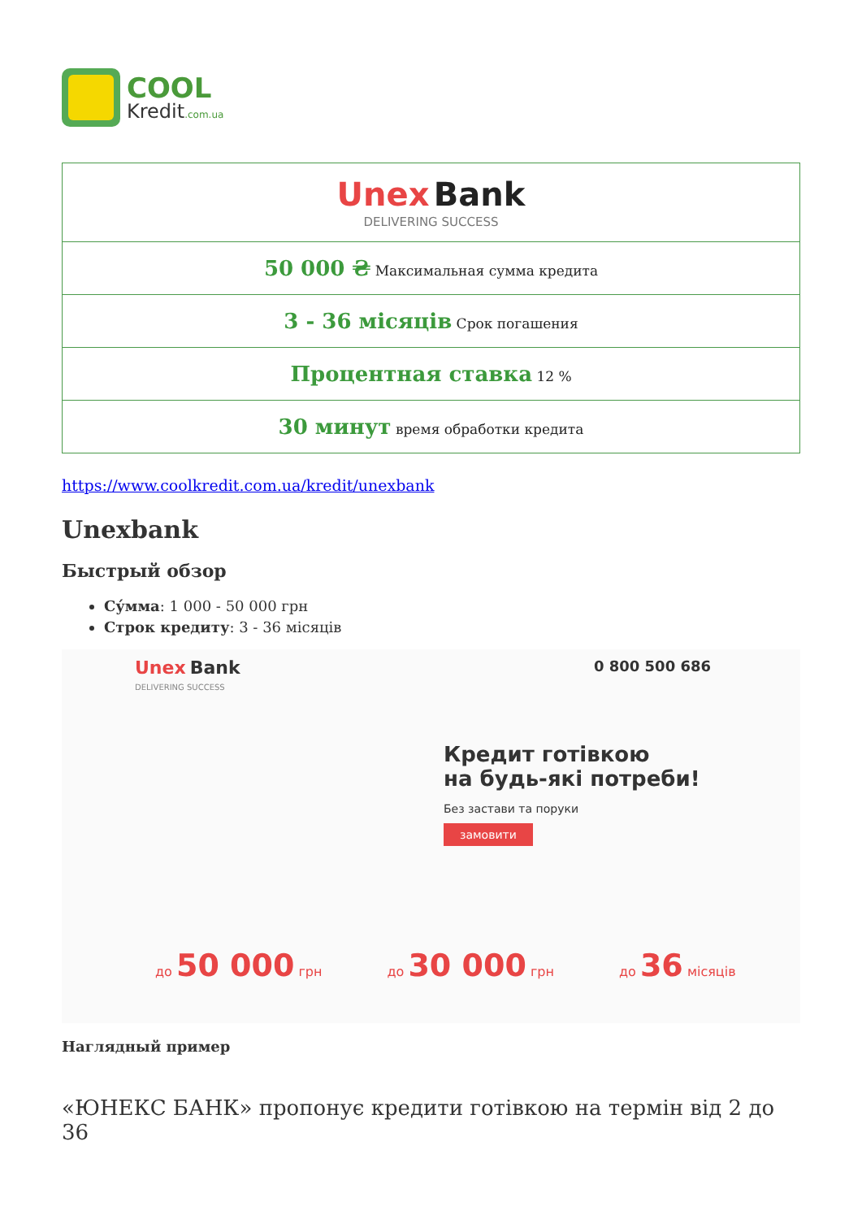COOL
Kredit.com.ua
| Unex Bank DELIVERING SUCCESS |
| 50 000 ₴ Максимальная сумма кредита |
| 3 - 36 місяців Срок погашения |
| Процентная ставка 12 % |
| 30 минут время обработки кредита |
https://www.coolkredit.com.ua/kredit/unexbank
Unexbank
Быстрый обзор
Су́мма: 1 000 - 50 000 грн
Строк кредиту: 3 - 36 місяців
Unex Bank
DELIVERING SUCCESS
0 800 500 686
Кредит готівкою
на будь-які потреби!
Без застави та поруки
замовити
до 50 000 грн до 30 000 грн до 36 місяців
Наглядный пример
«ЮНЕКС БАНК» пропонує кредити готівкою на термін від 2 до 36